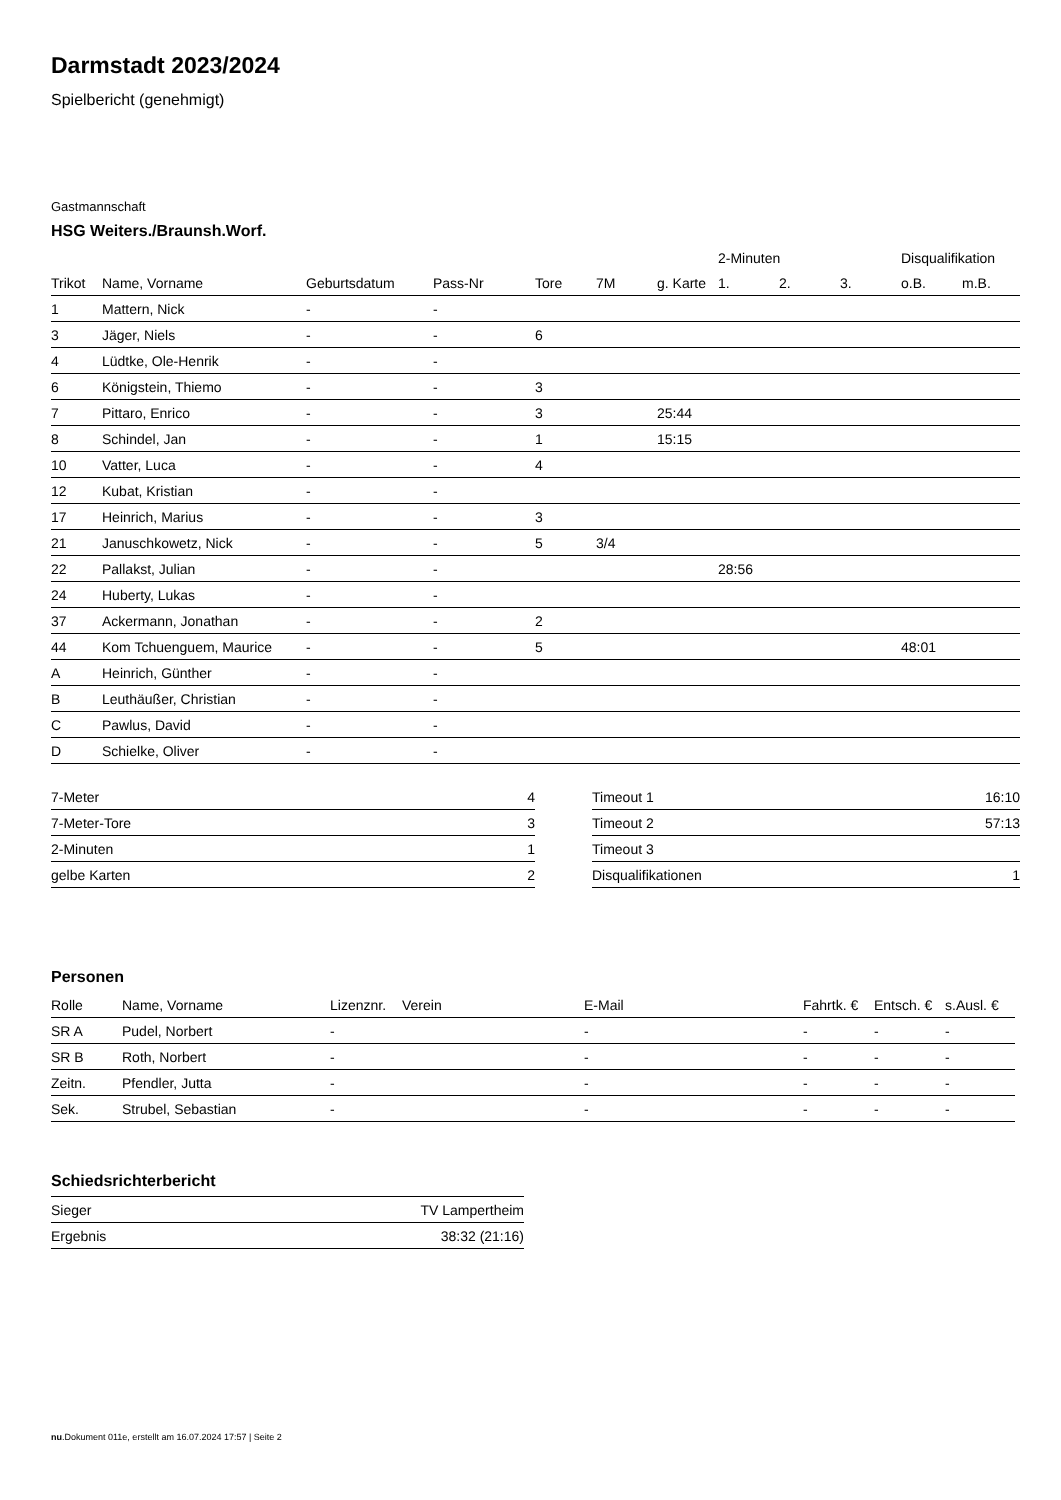Darmstadt 2023/2024
Spielbericht (genehmigt)
Gastmannschaft
HSG Weiters./Braunsh.Worf.
| | | | | | | | 2-Minuten | | | Disqualifikation | |
| --- | --- | --- | --- | --- | --- | --- | --- | --- | --- | --- | --- |
| Trikot | Name, Vorname | Geburtsdatum | Pass-Nr | Tore | 7M | g. Karte | 1. | 2. | 3. | o.B. | m.B. |
| 1 | Mattern, Nick | - | - | | | | | | | | |
| 3 | Jäger, Niels | - | - | 6 | | | | | | | |
| 4 | Lüdtke, Ole-Henrik | - | - | | | | | | | | |
| 6 | Königstein, Thiemo | - | - | 3 | | | | | | | |
| 7 | Pittaro, Enrico | - | - | 3 | | 25:44 | | | | | |
| 8 | Schindel, Jan | - | - | 1 | | 15:15 | | | | | |
| 10 | Vatter, Luca | - | - | 4 | | | | | | | |
| 12 | Kubat, Kristian | - | - | | | | | | | | |
| 17 | Heinrich, Marius | - | - | 3 | | | | | | | |
| 21 | Januschkowetz, Nick | - | - | 5 | 3/4 | | | | | | |
| 22 | Pallakst, Julian | - | - | | | | 28:56 | | | | |
| 24 | Huberty, Lukas | - | - | | | | | | | | |
| 37 | Ackermann, Jonathan | - | - | 2 | | | | | | | |
| 44 | Kom Tchuenguem, Maurice | - | - | 5 | | | | | | 48:01 | |
| A | Heinrich, Günther | - | - | | | | | | | | |
| B | Leuthäußer, Christian | - | - | | | | | | | | |
| C | Pawlus, David | - | - | | | | | | | | |
| D | Schielke, Oliver | - | - | | | | | | | | |
| 7-Meter | 4 |
| 7-Meter-Tore | 3 |
| 2-Minuten | 1 |
| gelbe Karten | 2 |
| Timeout 1 | 16:10 |
| Timeout 2 | 57:13 |
| Timeout 3 | |
| Disqualifikationen | 1 |
Personen
| Rolle | Name, Vorname | Lizenznr. | Verein | E-Mail | Fahrtk. € | Entsch. € | s.Ausl. € |
| --- | --- | --- | --- | --- | --- | --- | --- |
| SR A | Pudel, Norbert | - | | - | - | - | - |
| SR B | Roth, Norbert | - | | - | - | - | - |
| Zeitn. | Pfendler, Jutta | - | | - | - | - | - |
| Sek. | Strubel, Sebastian | - | | - | - | - | - |
Schiedsrichterbericht
| Sieger | TV Lampertheim |
| Ergebnis | 38:32 (21:16) |
nu.Dokument 011e, erstellt am 16.07.2024 17:57 | Seite 2